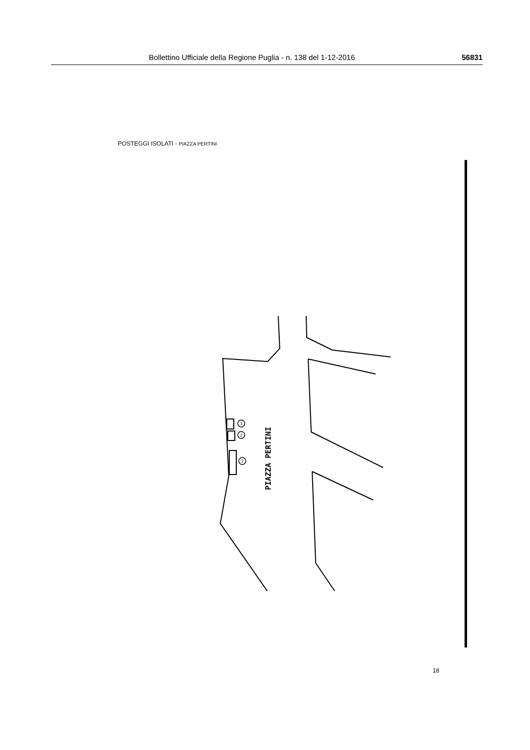Bollettino Ufficiale della Regione Puglia - n. 138 del 1-12-2016 56831
POSTEGGI ISOLATI - PIAZZA PERTINI
3
2
1
PIAZZA PERTINI
18